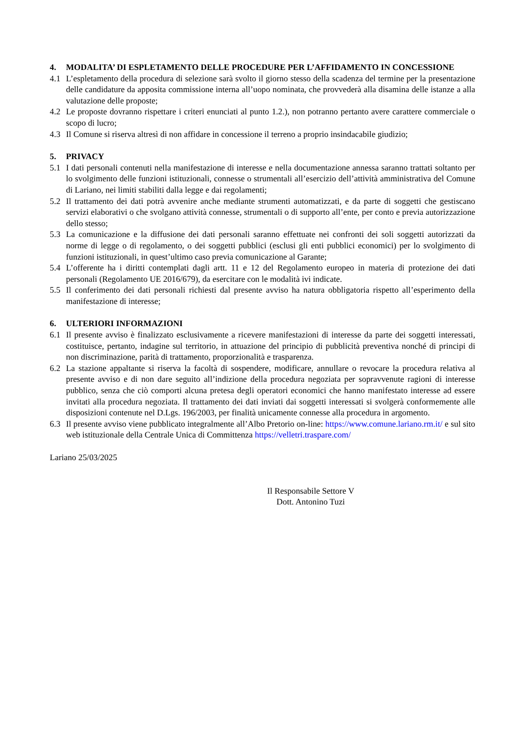4. MODALITA’ DI ESPLETAMENTO DELLE PROCEDURE PER L’AFFIDAMENTO IN CONCESSIONE
4.1 L’espletamento della procedura di selezione sarà svolto il giorno stesso della scadenza del termine per la presentazione delle candidature da apposita commissione interna all’uopo nominata, che provvederà alla disamina delle istanze a alla valutazione delle proposte;
4.2 Le proposte dovranno rispettare i criteri enunciati al punto 1.2.), non potranno pertanto avere carattere commerciale o scopo di lucro;
4.3 Il Comune si riserva altresì di non affidare in concessione il terreno a proprio insindacabile giudizio;
5. PRIVACY
5.1 I dati personali contenuti nella manifestazione di interesse e nella documentazione annessa saranno trattati soltanto per lo svolgimento delle funzioni istituzionali, connesse o strumentali all’esercizio dell’attività amministrativa del Comune di Lariano, nei limiti stabiliti dalla legge e dai regolamenti;
5.2 Il trattamento dei dati potrà avvenire anche mediante strumenti automatizzati, e da parte di soggetti che gestiscano servizi elaborativi o che svolgano attività connesse, strumentali o di supporto all’ente, per conto e previa autorizzazione dello stesso;
5.3 La comunicazione e la diffusione dei dati personali saranno effettuate nei confronti dei soli soggetti autorizzati da norme di legge o di regolamento, o dei soggetti pubblici (esclusi gli enti pubblici economici) per lo svolgimento di funzioni istituzionali, in quest’ultimo caso previa comunicazione al Garante;
5.4 L’offerente ha i diritti contemplati dagli artt. 11 e 12 del Regolamento europeo in materia di protezione dei dati personali (Regolamento UE 2016/679), da esercitare con le modalità ivi indicate.
5.5 Il conferimento dei dati personali richiesti dal presente avviso ha natura obbligatoria rispetto all’esperimento della manifestazione di interesse;
6. ULTERIORI INFORMAZIONI
6.1 Il presente avviso è finalizzato esclusivamente a ricevere manifestazioni di interesse da parte dei soggetti interessati, costituisce, pertanto, indagine sul territorio, in attuazione del principio di pubblicità preventiva nonché di principi di non discriminazione, parità di trattamento, proporzionalità e trasparenza.
6.2 La stazione appaltante si riserva la facoltà di sospendere, modificare, annullare o revocare la procedura relativa al presente avviso e di non dare seguito all’indizione della procedura negoziata per sopravvenute ragioni di interesse pubblico, senza che ciò comporti alcuna pretesa degli operatori economici che hanno manifestato interesse ad essere invitati alla procedura negoziata. Il trattamento dei dati inviati dai soggetti interessati si svolgerà conformemente alle disposizioni contenute nel D.Lgs. 196/2003, per finalità unicamente connesse alla procedura in argomento.
6.3 Il presente avviso viene pubblicato integralmente all’Albo Pretorio on-line: https://www.comune.lariano.rm.it/ e sul sito web istituzionale della Centrale Unica di Committenza https://velletri.traspare.com/
Lariano 25/03/2025
Il Responsabile Settore V
Dott. Antonino Tuzi